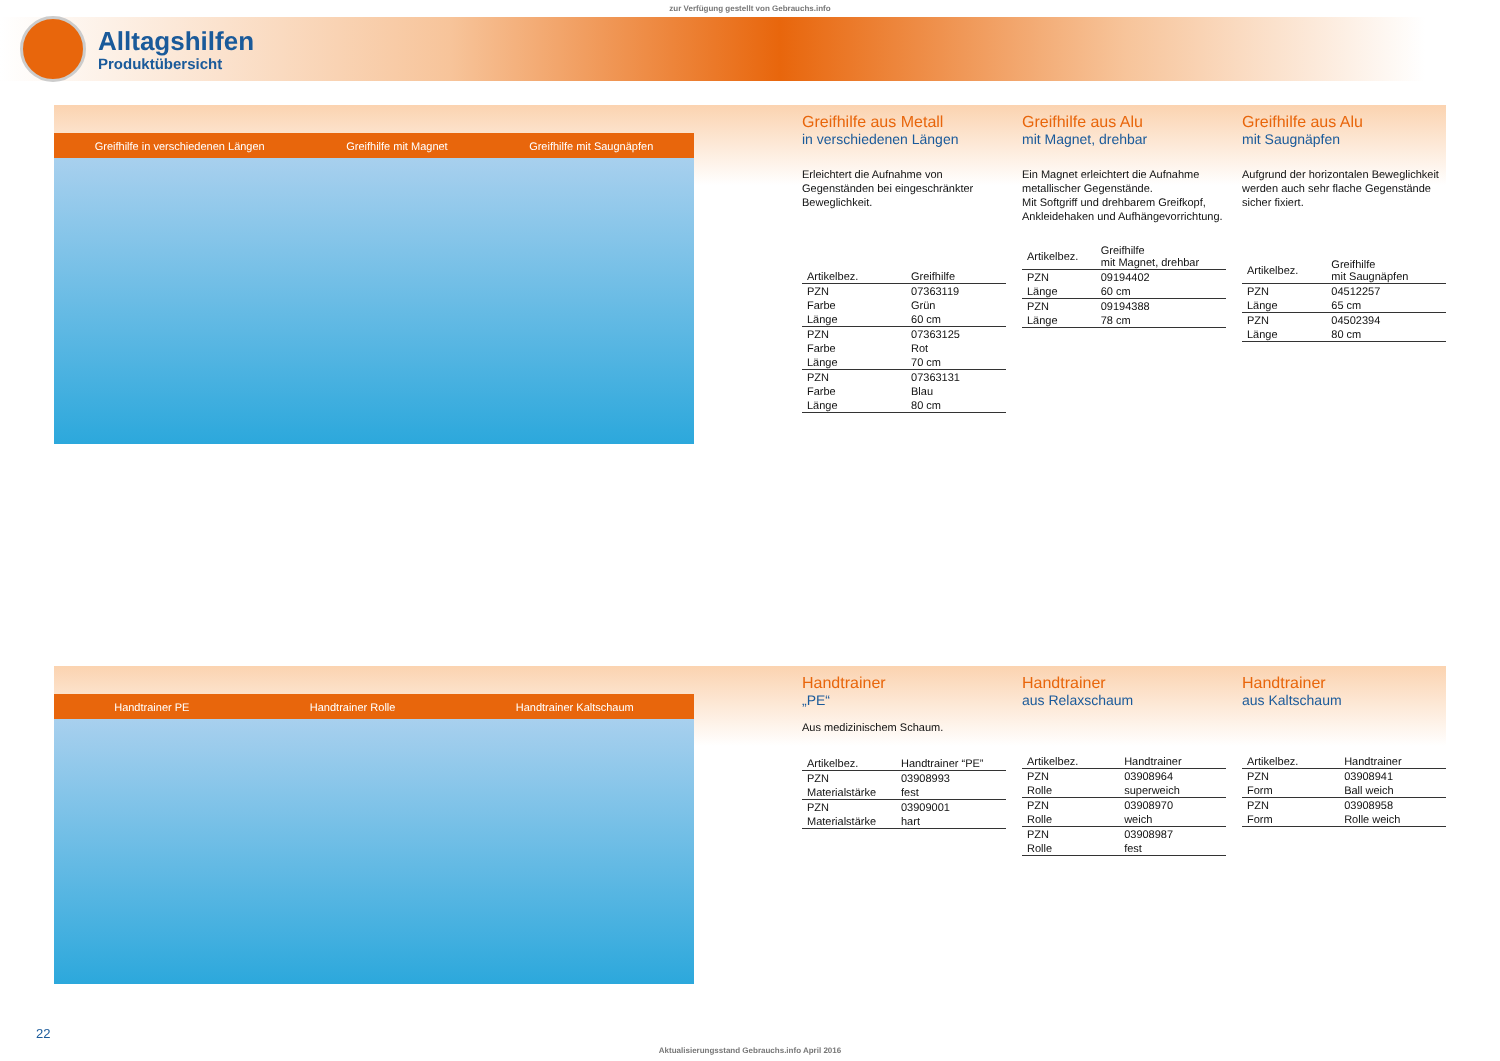zur Verfügung gestellt von Gebrauchs.info
Alltagshilfen
Produktübersicht
Greifhilfe in verschiedenen Längen Greifhilfe mit Magnet Greifhilfe mit Saugnäpfen
Greifhilfe aus Metall
in verschiedenen Längen
Erleichtert die Aufnahme von Gegenständen bei eingeschränkter Beweglichkeit.
| Artikelbez. | Greifhilfe |
| PZN | 07363119 |
| Farbe | Grün |
| Länge | 60 cm |
| PZN | 07363125 |
| Farbe | Rot |
| Länge | 70 cm |
| PZN | 07363131 |
| Farbe | Blau |
| Länge | 80 cm |
Greifhilfe aus Alu
mit Magnet, drehbar
Ein Magnet erleichtert die Aufnahme metallischer Gegenstände.
Mit Softgriff und drehbarem Greifkopf, Ankleidehaken und Aufhängevorrichtung.
| Artikelbez. | Greifhilfe mit Magnet, drehbar |
| PZN | 09194402 |
| Länge | 60 cm |
| PZN | 09194388 |
| Länge | 78 cm |
Greifhilfe aus Alu
mit Saugnäpfen
Aufgrund der horizontalen Beweglichkeit werden auch sehr flache Gegenstände sicher fixiert.
| Artikelbez. | Greifhilfe mit Saugnäpfen |
| PZN | 04512257 |
| Länge | 65 cm |
| PZN | 04502394 |
| Länge | 80 cm |
Handtrainer PE Handtrainer Rolle Handtrainer Kaltschaum
Handtrainer
„PE“
Aus medizinischem Schaum.
| Artikelbez. | Handtrainer “PE” |
| PZN | 03908993 |
| Materialstärke | fest |
| PZN | 03909001 |
| Materialstärke | hart |
Handtrainer
aus Relaxschaum
| Artikelbez. | Handtrainer |
| PZN | 03908964 |
| Rolle | superweich |
| PZN | 03908970 |
| Rolle | weich |
| PZN | 03908987 |
| Rolle | fest |
Handtrainer
aus Kaltschaum
| Artikelbez. | Handtrainer |
| PZN | 03908941 |
| Form | Ball weich |
| PZN | 03908958 |
| Form | Rolle weich |
22
Aktualisierungsstand Gebrauchs.info April 2016